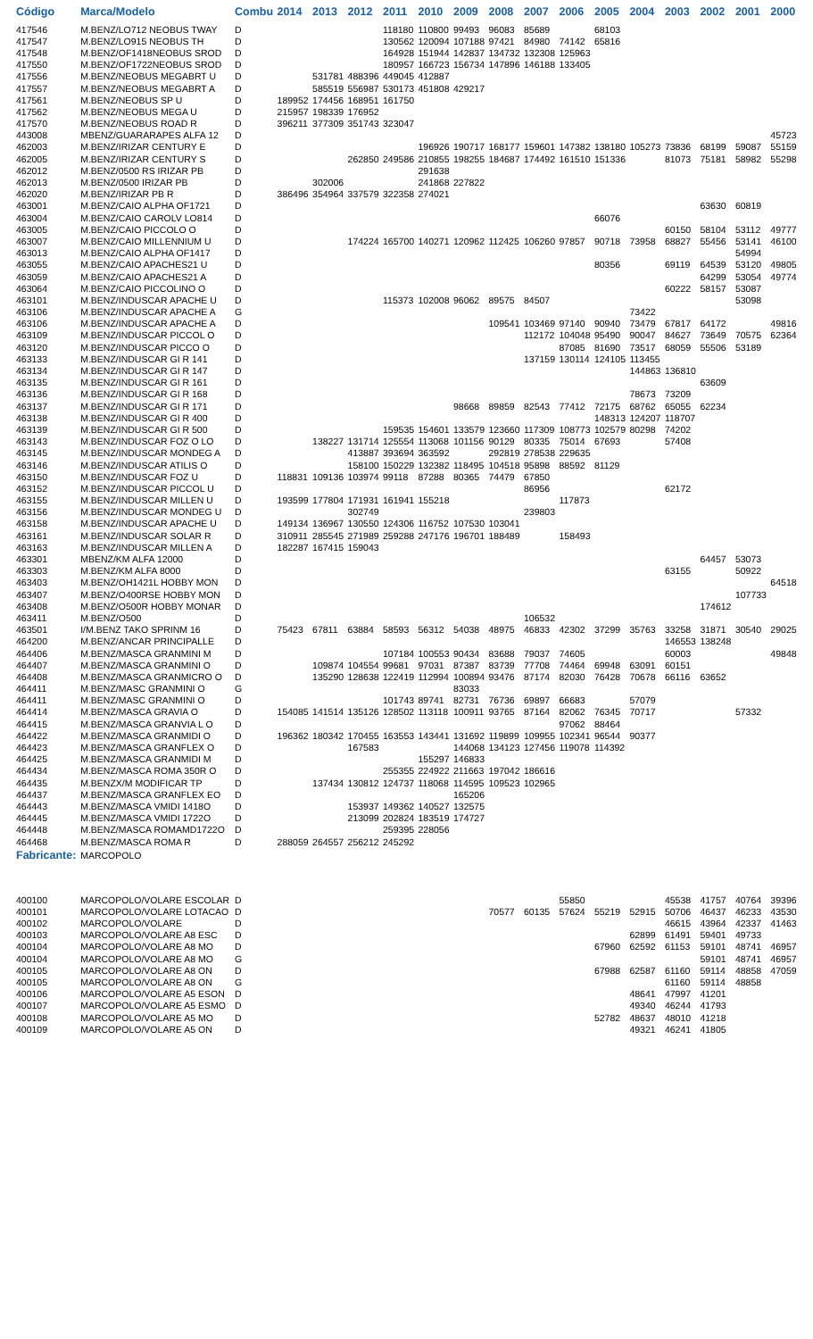| Código | Marca/Modelo | Combu | 2014 | 2013 | 2012 | 2011 | 2010 | 2009 | 2008 | 2007 | 2006 | 2005 | 2004 | 2003 | 2002 | 2001 | 2000 |
| --- | --- | --- | --- | --- | --- | --- | --- | --- | --- | --- | --- | --- | --- | --- | --- | --- | --- |
| 417546 | M.BENZ/LO712 NEOBUS TWAY | D | | | | 118180 | 110800 | 99493 | 96083 | 85689 | | 68103 | | | | | |
| 417547 | M.BENZ/LO915 NEOBUS TH | D | | | | 130562 | 120094 | 107188 | 97421 | 84980 | 74142 | 65816 | | | | | |
| 417548 | M.BENZ/OF1418NEOBUS SROD | D | | | | 164928 | 151944 | 142837 | 134732 | 132308 | 125963 | | | | | | |
| 417550 | M.BENZ/OF1722NEOBUS SROD | D | | | | 180957 | 166723 | 156734 | 147896 | 146188 | 133405 | | | | | | |
| 417556 | M.BENZ/NEOBUS MEGABRT U | D | | 531781 | 488396 | 449045 | 412887 | | | | | | | | | | |
| 417557 | M.BENZ/NEOBUS MEGABRT A | D | | 585519 | 556987 | 530173 | 451808 | 429217 | | | | | | | | | |
| 417561 | M.BENZ/NEOBUS SP U | D | 189952 | 174456 | 168951 | 161750 | | | | | | | | | | | |
| 417562 | M.BENZ/NEOBUS MEGA U | D | 215957 | 198339 | 176952 | | | | | | | | | | | | |
| 417570 | M.BENZ/NEOBUS ROAD R | D | 396211 | 377309 | 351743 | 323047 | | | | | | | | | | | |
| 443008 | MBENZ/GUARARAPES ALFA 12 | D | | | | | | | | | | | | | | | 45723 |
| 462003 | M.BENZ/IRIZAR CENTURY E | D | | | | | 196926 | 190717 | 168177 | 159601 | 147382 | 138180 | 105273 | 73836 | 68199 | 59087 | 55159 |
| 462005 | M.BENZ/IRIZAR CENTURY S | D | | | 262850 | 249586 | 210855 | 198255 | 184687 | 174492 | 161510 | 151336 | | 81073 | 75181 | 58982 | 55298 |
| 462012 | M.BENZ/0500 RS IRIZAR PB | D | | | | | 291638 | | | | | | | | | | |
| 462013 | M.BENZ/0500 IRIZAR PB | D | | 302006 | | | 241868 | 227822 | | | | | | | | | |
| 462020 | M.BENZ/IRIZAR PB R | D | 386496 | 354964 | 337579 | 322358 | 274021 | | | | | | | | | | |
| 463001 | M.BENZ/CAIO ALPHA OF1721 | D | | | | | | | | | | | | | 63630 | 60819 | |
| 463004 | M.BENZ/CAIO CAROLV LO814 | D | | | | | | | | | | 66076 | | | | | |
| 463005 | M.BENZ/CAIO PICCOLO O | D | | | | | | | | | | | | 60150 | 58104 | 53112 | 49777 |
| 463007 | M.BENZ/CAIO MILLENNIUM U | D | | | 174224 | 165700 | 140271 | 120962 | 112425 | 106260 | 97857 | 90718 | 73958 | 68827 | 55456 | 53141 | 46100 |
| 463013 | M.BENZ/CAIO ALPHA OF1417 | D | | | | | | | | | | | | | | 54994 | |
| 463055 | M.BENZ/CAIO APACHES21 U | D | | | | | | | | | | 80356 | | 69119 | 64539 | 53120 | 49805 |
| 463059 | M.BENZ/CAIO APACHES21 A | D | | | | | | | | | | | | | 64299 | 53054 | 49774 |
| 463064 | M.BENZ/CAIO PICCOLINO O | D | | | | | | | | | | | | 60222 | 58157 | 53087 | |
| 463101 | M.BENZ/INDUSCAR APACHE U | D | | | | 115373 | 102008 | 96062 | 89575 | 84507 | | | | | | 53098 | |
| 463106 | M.BENZ/INDUSCAR APACHE A | G | | | | | | | | | | | 73422 | | | | |
| 463106 | M.BENZ/INDUSCAR APACHE A | D | | | | | | | 109541 | 103469 | 97140 | 90940 | 73479 | 67817 | 64172 | | 49816 |
| 463109 | M.BENZ/INDUSCAR PICCOL O | D | | | | | | | | 112172 | 104048 | 95490 | 90047 | 84627 | 73649 | 70575 | 62364 |
| 463120 | M.BENZ/INDUSCAR PICCO O | D | | | | | | | | | 87085 | 81690 | 73517 | 68059 | 55506 | 53189 | |
| 463133 | M.BENZ/INDUSCAR GI R 141 | D | | | | | | | | 137159 | 130114 | 124105 | 113455 | | | | |
| 463134 | M.BENZ/INDUSCAR GI R 147 | D | | | | | | | | | | | 144863 | 136810 | | | |
| 463135 | M.BENZ/INDUSCAR GI R 161 | D | | | | | | | | | | | | | 63609 | | |
| 463136 | M.BENZ/INDUSCAR GI R 168 | D | | | | | | | | | | | 78673 | 73209 | | | |
| 463137 | M.BENZ/INDUSCAR GI R 171 | D | | | | | | 98668 | 89859 | 82543 | 77412 | 72175 | 68762 | 65055 | 62234 | | |
| 463138 | M.BENZ/INDUSCAR GI R 400 | D | | | | | | | | | | 148313 | 124207 | 118707 | | | |
| 463139 | M.BENZ/INDUSCAR GI R 500 | D | | | | 159535 | 154601 | 133579 | 123660 | 117309 | 108773 | 102579 | 80298 | 74202 | | | |
| 463143 | M.BENZ/INDUSCAR FOZ O LO | D | | 138227 | 131714 | 125554 | 113068 | 101156 | 90129 | 80335 | 75014 | 67693 | | 57408 | | | |
| 463145 | M.BENZ/INDUSCAR MONDEG A | D | | | 413887 | 393694 | 363592 | | 292819 | 278538 | 229635 | | | | | | |
| 463146 | M.BENZ/INDUSCAR ATILIS O | D | | | 158100 | 150229 | 132382 | 118495 | 104518 | 95898 | 88592 | 81129 | | | | | |
| 463150 | M.BENZ/INDUSCAR FOZ U | D | 118831 | 109136 | 103974 | 99118 | 87288 | 80365 | 74479 | 67850 | | | | | | | |
| 463152 | M.BENZ/INDUSCAR PICCOL U | D | | | | | | | | 86956 | | | | 62172 | | | |
| 463155 | M.BENZ/INDUSCAR MILLEN U | D | 193599 | 177804 | 171931 | 161941 | 155218 | | | | 117873 | | | | | | |
| 463156 | M.BENZ/INDUSCAR MONDEG U | D | | | 302749 | | | | | 239803 | | | | | | | |
| 463158 | M.BENZ/INDUSCAR APACHE U | D | 149134 | 136967 | 130550 | 124306 | 116752 | 107530 | 103041 | | | | | | | | |
| 463161 | M.BENZ/INDUSCAR SOLAR R | D | 310911 | 285545 | 271989 | 259288 | 247176 | 196701 | 188489 | | 158493 | | | | | | |
| 463163 | M.BENZ/INDUSCAR MILLEN A | D | 182287 | 167415 | 159043 | | | | | | | | | | | | |
| 463301 | MBENZ/KM ALFA 12000 | D | | | | | | | | | | | | | 64457 | 53073 | |
| 463303 | M.BENZ/KM ALFA 8000 | D | | | | | | | | | | | | 63155 | | 50922 | |
| 463403 | M.BENZ/OH1421L HOBBY MON | D | | | | | | | | | | | | | | | 64518 |
| 463407 | M.BENZ/O400RSE HOBBY MON | D | | | | | | | | | | | | | | 107733 | |
| 463408 | M.BENZ/O500R HOBBY MONAR | D | | | | | | | | | | | | | 174612 | | |
| 463411 | M.BENZ/O500 | D | | | | | | | | 106532 | | | | | | | |
| 463501 | I/M.BENZ TAKO SPRINM 16 | D | 75423 | 67811 | 63884 | 58593 | 56312 | 54038 | 48975 | 46833 | 42302 | 37299 | 35763 | 33258 | 31871 | 30540 | 29025 |
| 464200 | M.BENZ/ANCAR PRINCIPALLE | D | | | | | | | | | | | | 146553 | 138248 | | |
| 464406 | M.BENZ/MASCA GRANMINI M | D | | | | 107184 | 100553 | 90434 | 83688 | 79037 | 74605 | | | 60003 | | | 49848 |
| 464407 | M.BENZ/MASCA GRANMINI O | D | | 109874 | 104554 | 99681 | 97031 | 87387 | 83739 | 77708 | 74464 | 69948 | 63091 | 60151 | | | |
| 464408 | M.BENZ/MASCA GRANMICRO O | D | | 135290 | 128638 | 122419 | 112994 | 100894 | 93476 | 87174 | 82030 | 76428 | 70678 | 66116 | 63652 | | |
| 464411 | M.BENZ/MASC GRANMINI O | G | | | | | | 83033 | | | | | | | | | |
| 464411 | M.BENZ/MASC GRANMINI O | D | | | | 101743 | 89741 | 82731 | 76736 | 69897 | 66683 | | 57079 | | | | |
| 464414 | M.BENZ/MASCA GRAVIA O | D | 154085 | 141514 | 135126 | 128502 | 113118 | 100911 | 93765 | 87164 | 82062 | 76345 | 70717 | | | 57332 | |
| 464415 | M.BENZ/MASCA GRANVIA L O | D | | | | | | | | | 97062 | 88464 | | | | | |
| 464422 | M.BENZ/MASCA GRANMIDI O | D | 196362 | 180342 | 170455 | 163553 | 143441 | 131692 | 119899 | 109955 | 102341 | 96544 | 90377 | | | | |
| 464423 | M.BENZ/MASCA GRANFLEX O | D | | | 167583 | | | 144068 | 134123 | 127456 | 119078 | 114392 | | | | | |
| 464425 | M.BENZ/MASCA GRANMIDI M | D | | | | | 155297 | 146833 | | | | | | | | | |
| 464434 | M.BENZ/MASCA ROMA 350R O | D | | | | 255355 | 224922 | 211663 | 197042 | 186616 | | | | | | | |
| 464435 | M.BENZX/M MODIFICAR TP | D | | 137434 | 130812 | 124737 | 118068 | 114595 | 109523 | 102965 | | | | | | | |
| 464437 | M.BENZ/MASCA GRANFLEX EO | D | | | | | | 165206 | | | | | | | | | |
| 464443 | M.BENZ/MASCA VMIDI 1418O | D | | | 153937 | 149362 | 140527 | 132575 | | | | | | | | | |
| 464445 | M.BENZ/MASCA VMIDI 1722O | D | | | 213099 | 202824 | 183519 | 174727 | | | | | | | | | |
| 464448 | M.BENZ/MASCA ROMAMD1722O | D | | | | 259395 | 228056 | | | | | | | | | | |
| 464468 | M.BENZ/MASCA ROMA R | D | 288059 | 264557 | 256212 | 245292 | | | | | | | | | | | |
| Fabricante: | MARCOPOLO | | | | | | | | | | | | | | | | |
| 400100 | MARCOPOLO/VOLARE ESCOLAR | D | | | | | | | | | 55850 | | | 45538 | 41757 | 40764 | 39396 |
| 400101 | MARCOPOLO/VOLARE LOTACAO | D | | | | | | | 70577 | 60135 | 57624 | 55219 | 52915 | 50706 | 46437 | 46233 | 43530 |
| 400102 | MARCOPOLO/VOLARE | D | | | | | | | | | | | | 46615 | 43964 | 42337 | 41463 |
| 400103 | MARCOPOLO/VOLARE A8 ESC | D | | | | | | | | | | | 62899 | 61491 | 59401 | 49733 | |
| 400104 | MARCOPOLO/VOLARE A8 MO | D | | | | | | | | | | 67960 | 62592 | 61153 | 59101 | 48741 | 46957 |
| 400104 | MARCOPOLO/VOLARE A8 MO | G | | | | | | | | | | | | | 59101 | 48741 | 46957 |
| 400105 | MARCOPOLO/VOLARE A8 ON | D | | | | | | | | | | 67988 | 62587 | 61160 | 59114 | 48858 | 47059 |
| 400105 | MARCOPOLO/VOLARE A8 ON | G | | | | | | | | | | | | 61160 | 59114 | 48858 | |
| 400106 | MARCOPOLO/VOLARE A5 ESON | D | | | | | | | | | | | 48641 | 47997 | 41201 | | |
| 400107 | MARCOPOLO/VOLARE A5 ESMO | D | | | | | | | | | | | 49340 | 46244 | 41793 | | |
| 400108 | MARCOPOLO/VOLARE A5 MO | D | | | | | | | | | | 52782 | 48637 | 48010 | 41218 | | |
| 400109 | MARCOPOLO/VOLARE A5 ON | D | | | | | | | | | | | 49321 | 46241 | 41805 | | |